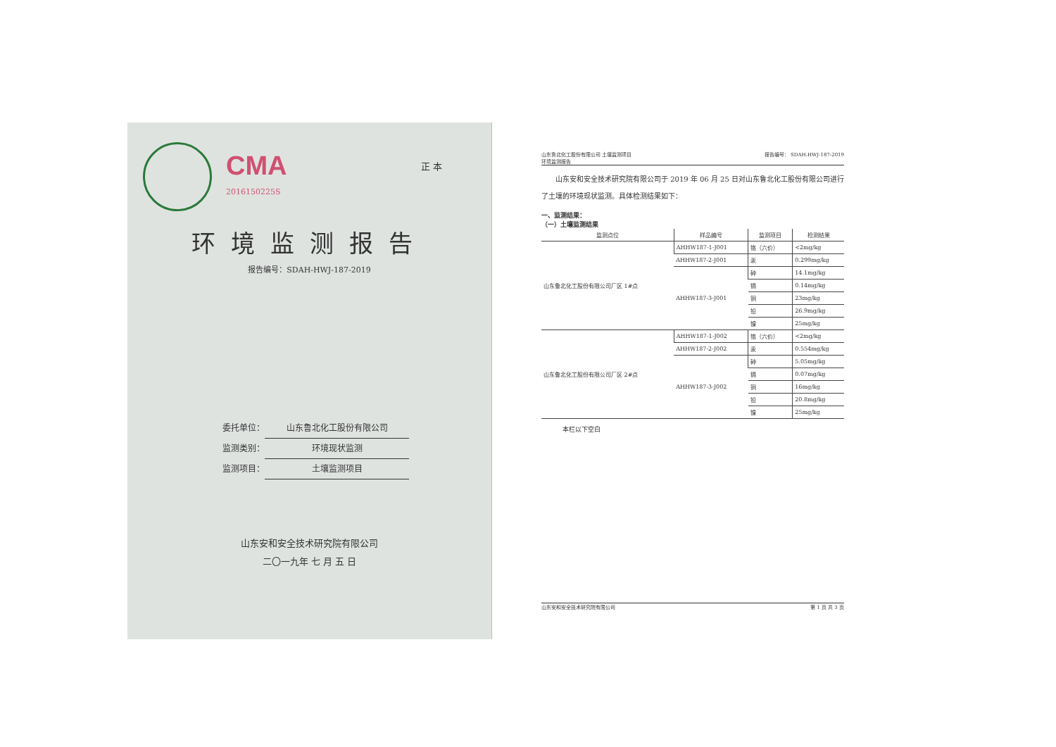CMA
2016150225S
正 本
环境监测报告
报告编号：SDAH-HWJ-187-2019
委托单位： 山东鲁北化工股份有限公司
监测类别： 环境现状监测
监测项目： 土壤监测项目
山东安和安全技术研究院有限公司
二〇一九年 七 月 五 日
山东鲁北化工股份有限公司 土壤监测项目
环境监测报告
报告编号： SDAH-HWJ-187-2019
　　山东安和安全技术研究院有限公司于 2019 年 06 月 25 日对山东鲁北化工股份有限公司进行了土壤的环境现状监测。具体检测结果如下：
一、监测结果：
（一）土壤监测结果
| 监测点位 | 样品编号 | 监测项目 | 检测结果 |
| --- | --- | --- | --- |
| 山东鲁北化工股份有限公司厂区 1#点 | AHHW187-1-J001 | 铬（六价） | <2mg/kg |
| | AHHW187-2-J001 | 汞 | 0.299mg/kg |
| | AHHW187-3-J001 | 砷 | 14.1mg/kg |
| | | 镉 | 0.14mg/kg |
| | | 铜 | 23mg/kg |
| | | 铅 | 26.9mg/kg |
| | | 镍 | 25mg/kg |
| 山东鲁北化工股份有限公司厂区 2#点 | AHHW187-1-J002 | 铬（六价） | <2mg/kg |
| | AHHW187-2-J002 | 汞 | 0.554mg/kg |
| | AHHW187-3-J002 | 砷 | 5.05mg/kg |
| | | 镉 | 0.07mg/kg |
| | | 铜 | 16mg/kg |
| | | 铅 | 20.8mg/kg |
| | | 镍 | 25mg/kg |
本栏以下空白
山东安和安全技术研究院有限公司 第 1 页 共 3 页